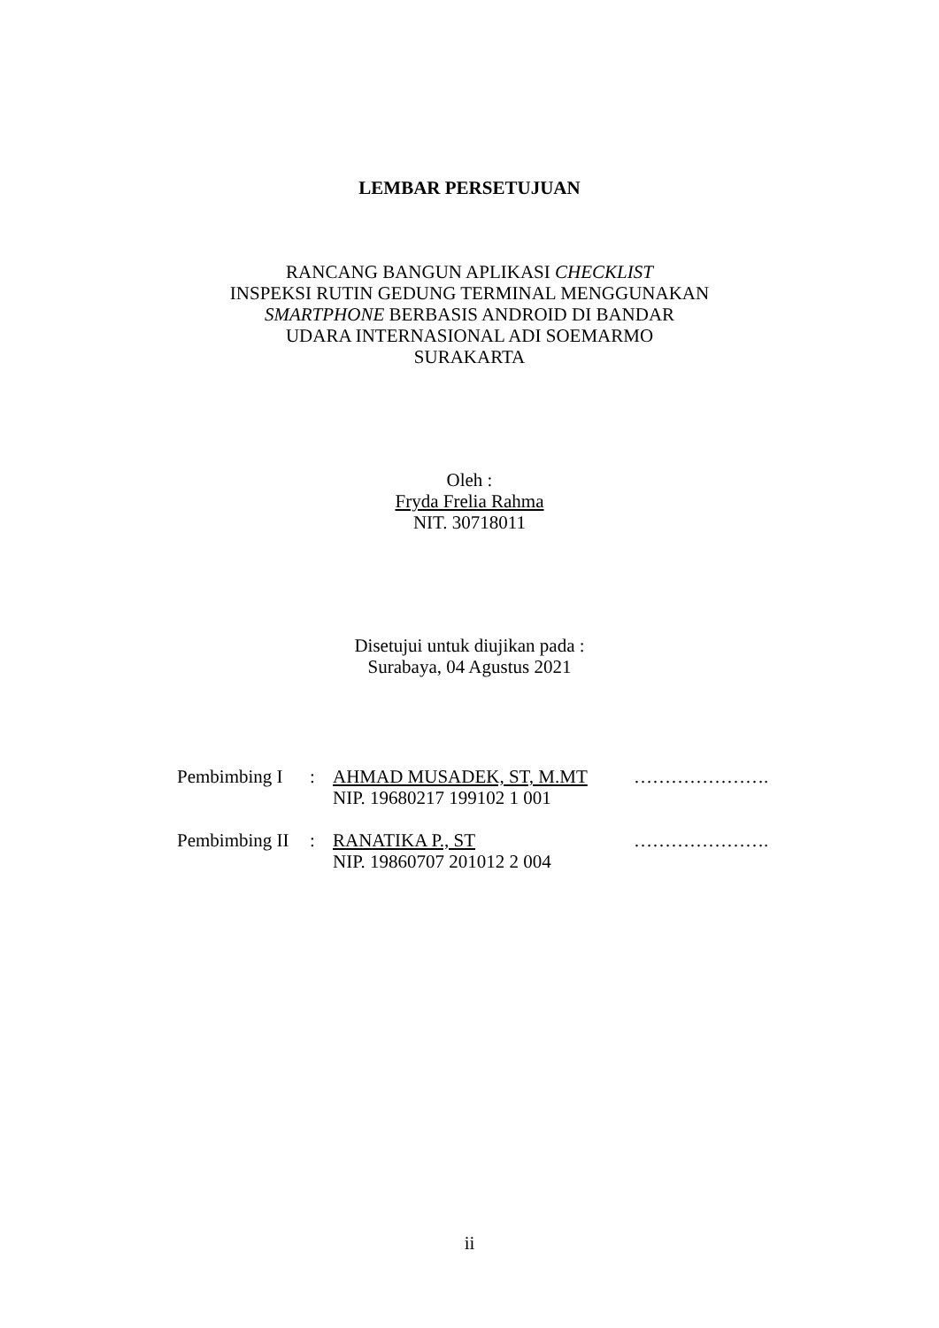LEMBAR PERSETUJUAN
RANCANG BANGUN APLIKASI CHECKLIST
INSPEKSI RUTIN GEDUNG TERMINAL MENGGUNAKAN
SMARTPHONE BERBASIS ANDROID DI BANDAR
UDARA INTERNASIONAL ADI SOEMARMO
SURAKARTA
Oleh :
Fryda Frelia Rahma
NIT. 30718011
Disetujui untuk diujikan pada :
Surabaya, 04 Agustus 2021
| Pembimbing I | : | AHMAD MUSADEK, ST, M.MT NIP. 19680217 199102 1 001 | …………………. |
| Pembimbing II | : | RANATIKA P., ST NIP. 19860707 201012 2 004 | …………………. |
ii